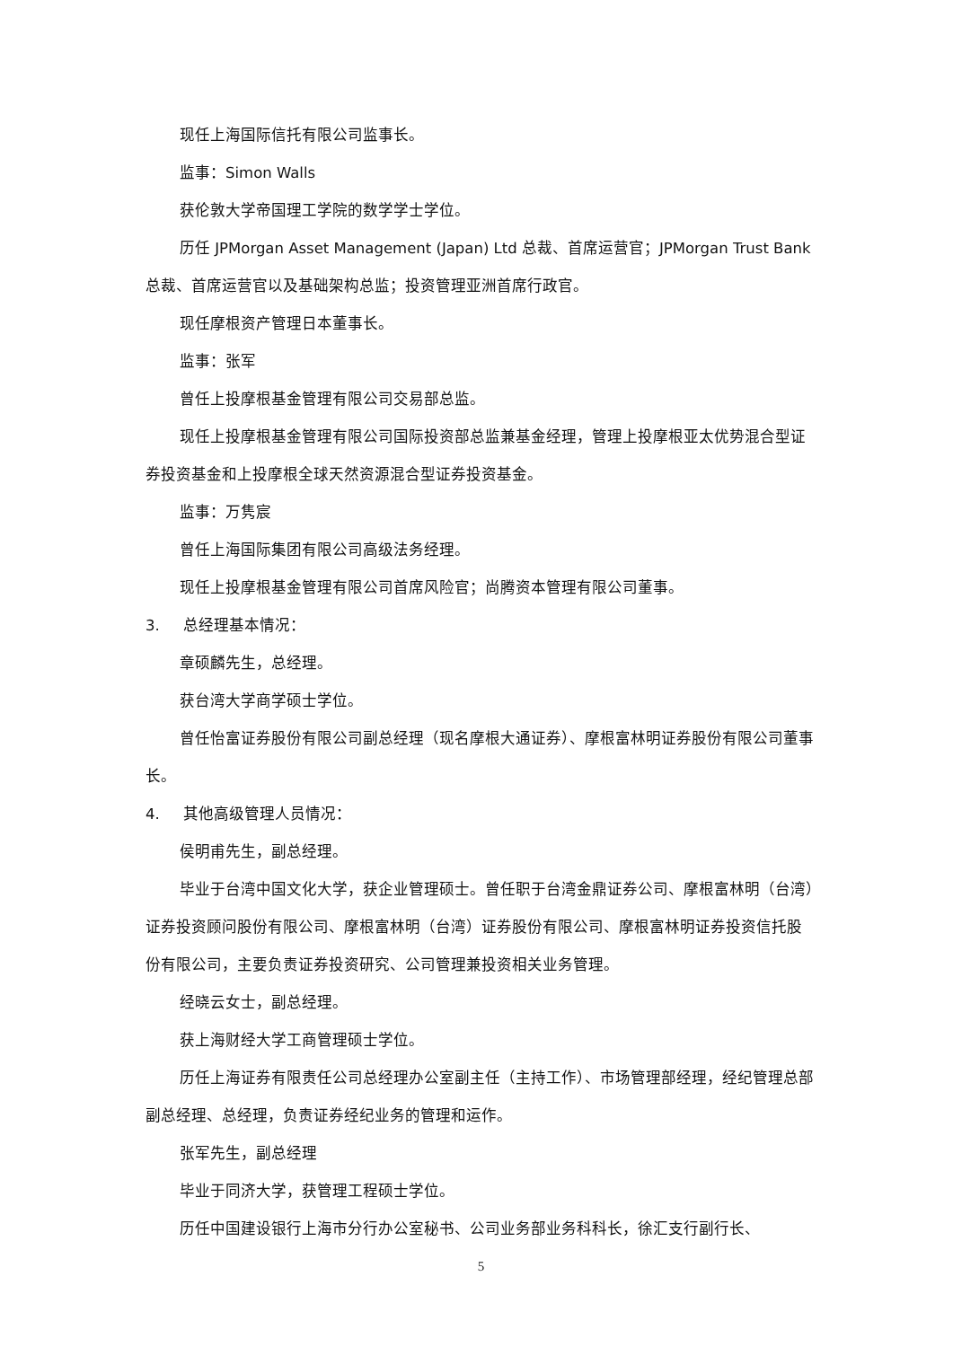现任上海国际信托有限公司监事长。
监事：Simon Walls
获伦敦大学帝国理工学院的数学学士学位。
历任 JPMorgan Asset Management (Japan) Ltd 总裁、首席运营官；JPMorgan Trust Bank 总裁、首席运营官以及基础架构总监；投资管理亚洲首席行政官。
现任摩根资产管理日本董事长。
监事：张军
曾任上投摩根基金管理有限公司交易部总监。
现任上投摩根基金管理有限公司国际投资部总监兼基金经理，管理上投摩根亚太优势混合型证券投资基金和上投摩根全球天然资源混合型证券投资基金。
监事：万隽宸
曾任上海国际集团有限公司高级法务经理。
现任上投摩根基金管理有限公司首席风险官；尚腾资本管理有限公司董事。
3. 总经理基本情况：
章硕麟先生，总经理。
获台湾大学商学硕士学位。
曾任怡富证券股份有限公司副总经理（现名摩根大通证券）、摩根富林明证券股份有限公司董事长。
4. 其他高级管理人员情况：
侯明甫先生，副总经理。
毕业于台湾中国文化大学，获企业管理硕士。曾任职于台湾金鼎证券公司、摩根富林明（台湾）证券投资顾问股份有限公司、摩根富林明（台湾）证券股份有限公司、摩根富林明证券投资信托股份有限公司，主要负责证券投资研究、公司管理兼投资相关业务管理。
经晓云女士，副总经理。
获上海财经大学工商管理硕士学位。
历任上海证券有限责任公司总经理办公室副主任（主持工作）、市场管理部经理，经纪管理总部副总经理、总经理，负责证券经纪业务的管理和运作。
张军先生，副总经理
毕业于同济大学，获管理工程硕士学位。
历任中国建设银行上海市分行办公室秘书、公司业务部业务科科长，徐汇支行副行长、
5